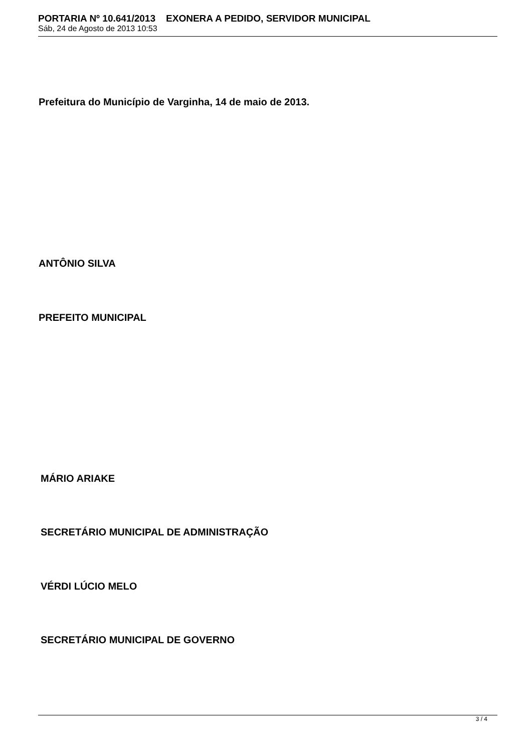PORTARIA Nº 10.641/2013 EXONERA A PEDIDO, SERVIDOR MUNICIPAL
Sáb, 24 de Agosto de 2013 10:53
Prefeitura do Município de Varginha, 14 de maio de 2013.
ANTÔNIO SILVA
PREFEITO MUNICIPAL
MÁRIO ARIAKE
SECRETÁRIO MUNICIPAL DE ADMINISTRAÇÃO
VÉRDI LÚCIO MELO
SECRETÁRIO MUNICIPAL DE GOVERNO
3 / 4